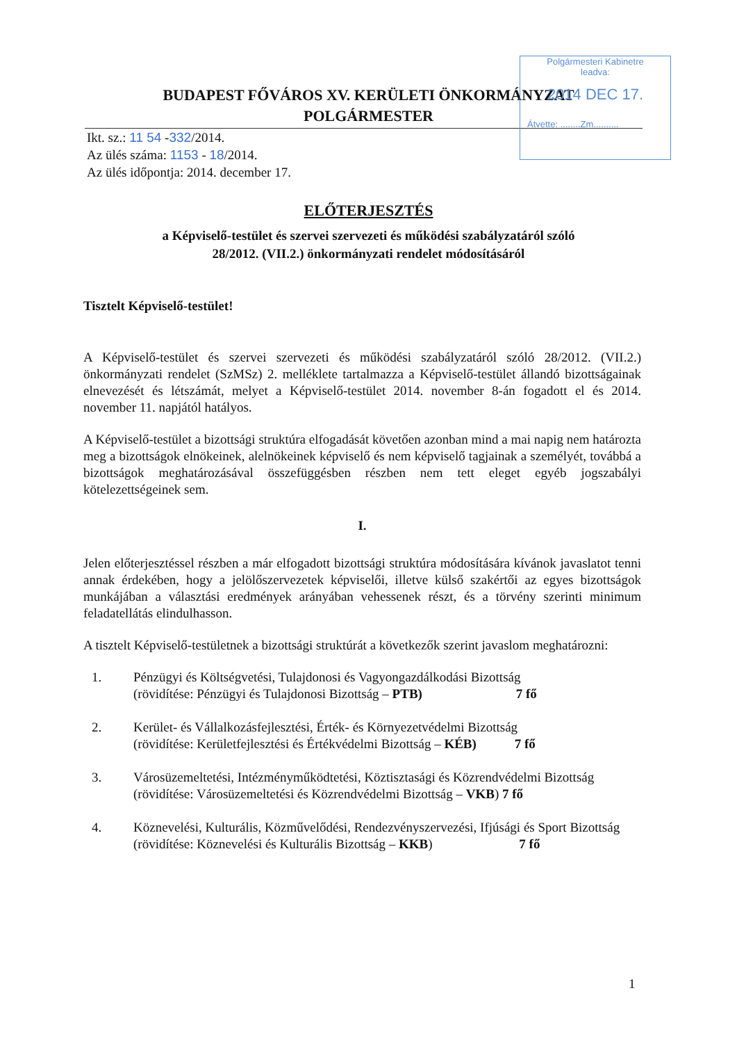Polgármesteri Kabinetre
leadva:
2014 DEC 17.
Átvette: ........Zm..........
BUDAPEST FŐVÁROS XV. KERÜLETI ÖNKORMÁNYZAT
POLGÁRMESTER
Ikt. sz.: 11 54 -332/2014.
Az ülés száma: 1153 - 18/2014.
Az ülés időpontja: 2014. december 17.
ELŐTERJESZTÉS
a Képviselő-testület és szervei szervezeti és működési szabályzatáról szóló
28/2012. (VII.2.) önkormányzati rendelet módosításáról
Tisztelt Képviselő-testület!
A Képviselő-testület és szervei szervezeti és működési szabályzatáról szóló 28/2012. (VII.2.) önkormányzati rendelet (SzMSz) 2. melléklete tartalmazza a Képviselő-testület állandó bizottságainak elnevezését és létszámát, melyet a Képviselő-testület 2014. november 8-án fogadott el és 2014. november 11. napjától hatályos.
A Képviselő-testület a bizottsági struktúra elfogadását követően azonban mind a mai napig nem határozta meg a bizottságok elnökeinek, alelnökeinek képviselő és nem képviselő tagjainak a személyét, továbbá a bizottságok meghatározásával összefüggésben részben nem tett eleget egyéb jogszabályi kötelezettségeinek sem.
I.
Jelen előterjesztéssel részben a már elfogadott bizottsági struktúra módosítására kívánok javaslatot tenni annak érdekében, hogy a jelölőszervezetek képviselői, illetve külső szakértői az egyes bizottságok munkájában a választási eredmények arányában vehessenek részt, és a törvény szerinti minimum feladatellátás elindulhasson.
A tisztelt Képviselő-testületnek a bizottsági struktúrát a következők szerint javaslom meghatározni:
1. Pénzügyi és Költségvetési, Tulajdonosi és Vagyongazdálkodási Bizottság
(rövidítése: Pénzügyi és Tulajdonosi Bizottság – PTB) 7 fő
2. Kerület- és Vállalkozásfejlesztési, Érték- és Környezetvédelmi Bizottság
(rövidítése: Kerületfejlesztési és Értékvédelmi Bizottság – KÉB) 7 fő
3. Városüzemeltetési, Intézményműködtetési, Köztisztasági és Közrendvédelmi Bizottság
(rövidítése: Városüzemeltetési és Közrendvédelmi Bizottság – VKB) 7 fő
4. Köznevelési, Kulturális, Közművelődési, Rendezvényszervezési, Ifjúsági és Sport Bizottság
(rövidítése: Köznevelési és Kulturális Bizottság – KKB) 7 fő
1